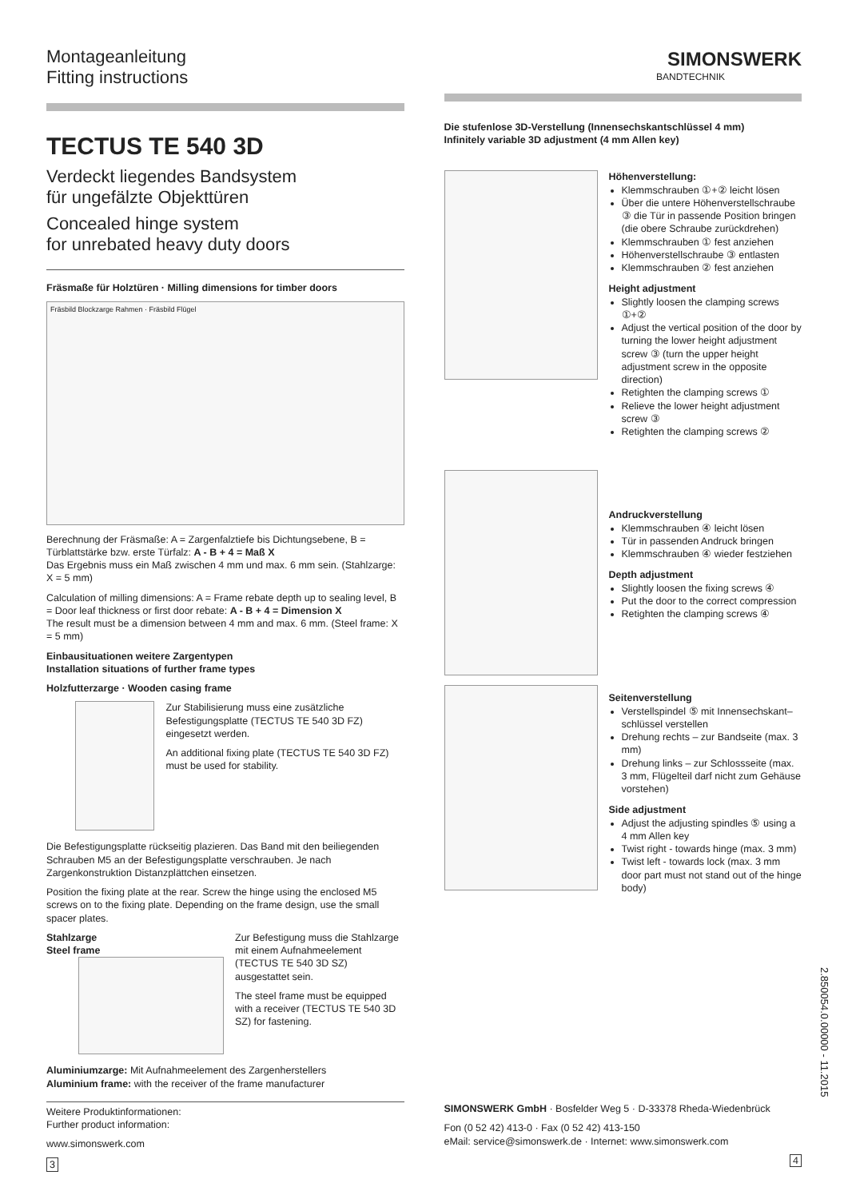Montageanleitung
Fitting instructions
TECTUS TE 540 3D
Verdeckt liegendes Bandsystem
für ungefälzte Objekttüren
Concealed hinge system
for unrebated heavy duty doors
Fräsmaße für Holztüren · Milling dimensions for timber doors
Fräsbild Blockzarge Rahmen · Fräsbild Flügel
Berechnung der Fräsmaße: A = Zargenfalztiefe bis Dichtungsebene, B = Türblattstärke bzw. erste Türfalz: A - B + 4 = Maß X
Das Ergebnis muss ein Maß zwischen 4 mm und max. 6 mm sein. (Stahlzarge: X = 5 mm)
Calculation of milling dimensions: A = Frame rebate depth up to sealing level, B = Door leaf thickness or first door rebate: A - B + 4 = Dimension X
The result must be a dimension between 4 mm and max. 6 mm. (Steel frame: X = 5 mm)
Einbausituationen weitere Zargentypen
Installation situations of further frame types
Holzfutterzarge · Wooden casing frame
Zur Stabilisierung muss eine zusätzliche Befestigungsplatte (TECTUS TE 540 3D FZ) eingesetzt werden.
An additional fixing plate (TECTUS TE 540 3D FZ) must be used for stability.
Die Befestigungsplatte rückseitig plazieren. Das Band mit den beiliegenden Schrauben M5 an der Befestigungsplatte verschrauben. Je nach Zargenkonstruktion Distanzplättchen einsetzen.
Position the fixing plate at the rear. Screw the hinge using the enclosed M5 screws on to the fixing plate. Depending on the frame design, use the small spacer plates.
Stahlzarge
Steel frame
Zur Befestigung muss die Stahlzarge mit einem Aufnahmeelement (TECTUS TE 540 3D SZ) ausgestattet sein.
The steel frame must be equipped with a receiver (TECTUS TE 540 3D SZ) for fastening.
Aluminiumzarge: Mit Aufnahmeelement des Zargenherstellers
Aluminium frame: with the receiver of the frame manufacturer
Weitere Produktinformationen:
Further product information:
www.simonswerk.com
3
SIMONSWERK
BANDTECHNIK
Die stufenlose 3D-Verstellung (Innensechskantschlüssel 4 mm)
Infinitely variable 3D adjustment (4 mm Allen key)
Höhenverstellung:
Klemmschrauben ①+② leicht lösen
Über die untere Höhenverstellschraube ③ die Tür in passende Position bringen (die obere Schraube zurückdrehen)
Klemmschrauben ① fest anziehen
Höhenverstellschraube ③ entlasten
Klemmschrauben ② fest anziehen
Height adjustment
Slightly loosen the clamping screws ①+②
Adjust the vertical position of the door by turning the lower height adjustment screw ③ (turn the upper height adjustment screw in the opposite direction)
Retighten the clamping screws ①
Relieve the lower height adjustment screw ③
Retighten the clamping screws ②
Andruckverstellung
Klemmschrauben ④ leicht lösen
Tür in passenden Andruck bringen
Klemmschrauben ④ wieder festziehen
Depth adjustment
Slightly loosen the fixing screws ④
Put the door to the correct compression
Retighten the clamping screws ④
Seitenverstellung
Verstellspindel ⑤ mit Innensechskant–schlüssel verstellen
Drehung rechts – zur Bandseite (max. 3 mm)
Drehung links – zur Schlossseite (max. 3 mm, Flügelteil darf nicht zum Gehäuse vorstehen)
Side adjustment
Adjust the adjusting spindles ⑤ using a 4 mm Allen key
Twist right - towards hinge (max. 3 mm)
Twist left - towards lock (max. 3 mm door part must not stand out of the hinge body)
SIMONSWERK GmbH · Bosfelder Weg 5 · D-33378 Rheda-Wiedenbrück
Fon (0 52 42) 413-0 · Fax (0 52 42) 413-150
eMail: service@simonswerk.de · Internet: www.simonswerk.com
4
2.850054.0.00000 - 11.2015